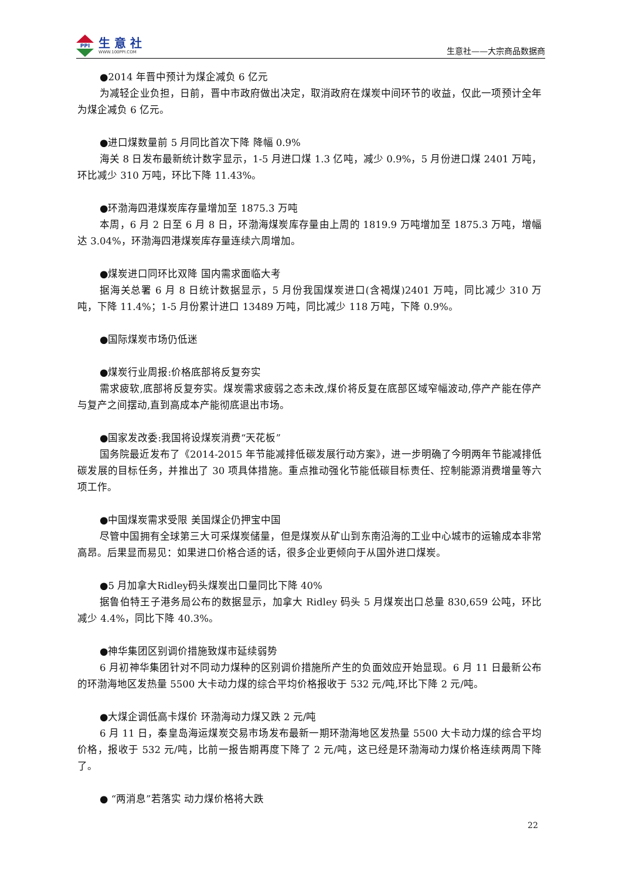PPI
生 意 社
WWW.100PPI.COM
生意社——大宗商品数据商
●2014 年晋中预计为煤企减负 6 亿元
为减轻企业负担，日前，晋中市政府做出决定，取消政府在煤炭中间环节的收益，仅此一项预计全年为煤企减负 6 亿元。
●进口煤数量前 5 月同比首次下降 降幅 0.9%
海关 8 日发布最新统计数字显示，1-5 月进口煤 1.3 亿吨，减少 0.9%，5 月份进口煤 2401 万吨，环比减少 310 万吨，环比下降 11.43%。
●环渤海四港煤炭库存量增加至 1875.3 万吨
本周，6 月 2 日至 6 月 8 日，环渤海煤炭库存量由上周的 1819.9 万吨增加至 1875.3 万吨，增幅达 3.04%，环渤海四港煤炭库存量连续六周增加。
●煤炭进口同环比双降 国内需求面临大考
据海关总署 6 月 8 日统计数据显示，5 月份我国煤炭进口(含褐煤)2401 万吨，同比减少 310 万吨，下降 11.4%；1-5 月份累计进口 13489 万吨，同比减少 118 万吨，下降 0.9%。
●国际煤炭市场仍低迷
●煤炭行业周报:价格底部将反复夯实
需求疲软,底部将反复夯实。煤炭需求疲弱之态未改,煤价将反复在底部区域窄幅波动,停产产能在停产与复产之间摆动,直到高成本产能彻底退出市场。
●国家发改委:我国将设煤炭消费“天花板”
国务院最近发布了《2014-2015 年节能减排低碳发展行动方案》，进一步明确了今明两年节能减排低碳发展的目标任务，并推出了 30 项具体措施。重点推动强化节能低碳目标责任、控制能源消费增量等六项工作。
●中国煤炭需求受限 美国煤企仍押宝中国
尽管中国拥有全球第三大可采煤炭储量，但是煤炭从矿山到东南沿海的工业中心城市的运输成本非常高昂。后果显而易见：如果进口价格合适的话，很多企业更倾向于从国外进口煤炭。
●5 月加拿大Ridley码头煤炭出口量同比下降 40%
据鲁伯特王子港务局公布的数据显示，加拿大 Ridley 码头 5 月煤炭出口总量 830,659 公吨，环比减少 4.4%，同比下降 40.3%。
●神华集团区别调价措施致煤市延续弱势
6 月初神华集团针对不同动力煤种的区别调价措施所产生的负面效应开始显现。6 月 11 日最新公布的环渤海地区发热量 5500 大卡动力煤的综合平均价格报收于 532 元/吨,环比下降 2 元/吨。
●大煤企调低高卡煤价 环渤海动力煤又跌 2 元/吨
6 月 11 日，秦皇岛海运煤炭交易市场发布最新一期环渤海地区发热量 5500 大卡动力煤的综合平均价格，报收于 532 元/吨，比前一报告期再度下降了 2 元/吨，这已经是环渤海动力煤价格连续两周下降了。
● “两消息”若落实 动力煤价格将大跌
22